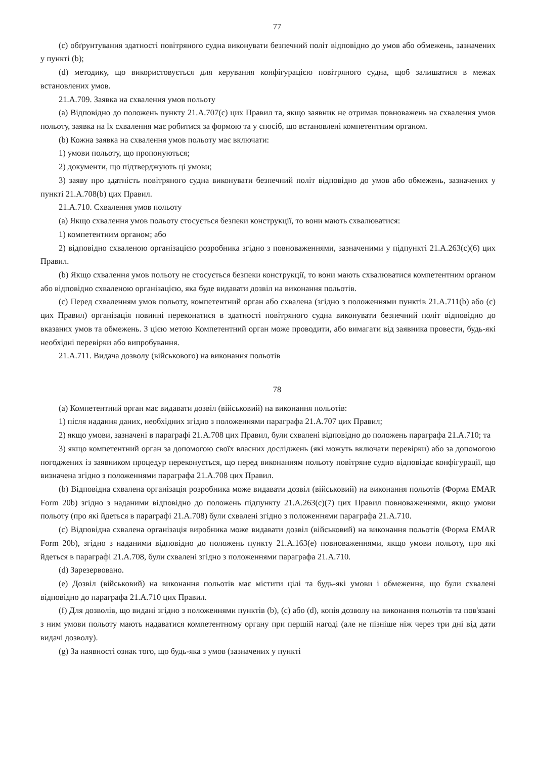77
(c) обґрунтування здатності повітряного судна виконувати безпечний політ відповідно до умов або обмежень, зазначених у пункті (b);
(d) методику, що використовується для керування конфігурацією повітряного судна, щоб залишатися в межах встановлених умов.
21.А.709. Заявка на схвалення умов польоту
(a) Відповідно до положень пункту 21.А.707(с) цих Правил та, якщо заявник не отримав повноважень на схвалення умов польоту, заявка на їх схвалення має робитися за формою та у спосіб, що встановлені компетентним органом.
(b) Кожна заявка на схвалення умов польоту має включати:
1) умови польоту, що пропонуються;
2) документи, що підтверджують ці умови;
3) заяву про здатність повітряного судна виконувати безпечний політ відповідно до умов або обмежень, зазначених у пункті 21.А.708(b) цих Правил.
21.А.710. Схвалення умов польоту
(a) Якщо схвалення умов польоту стосується безпеки конструкції, то вони мають схвалюватися:
1) компетентним органом; або
2) відповідно схваленою організацією розробника згідно з повноваженнями, зазначеними у підпункті 21.А.263(с)(6) цих Правил.
(b) Якщо схвалення умов польоту не стосується безпеки конструкції, то вони мають схвалюватися компетентним органом або відповідно схваленою організацією, яка буде видавати дозвіл на виконання польотів.
(c) Перед схваленням умов польоту, компетентний орган або схвалена (згідно з положеннями пунктів 21.А.711(b) або (с) цих Правил) організація повинні переконатися в здатності повітряного судна виконувати безпечний політ відповідно до вказаних умов та обмежень. З цією метою Компетентний орган може проводити, або вимагати від заявника провести, будь-які необхідні перевірки або випробування.
21.А.711. Видача дозволу (військового) на виконання польотів
78
(a) Компетентний орган має видавати дозвіл (військовий) на виконання польотів:
1) після надання даних, необхідних згідно з положеннями параграфа 21.А.707 цих Правил;
2) якщо умови, зазначені в параграфі 21.А.708 цих Правил, були схвалені відповідно до положень параграфа 21.А.710; та
3) якщо компетентний орган за допомогою своїх власних досліджень (які можуть включати перевірки) або за допомогою погоджених із заявником процедур переконується, що перед виконанням польоту повітряне судно відповідає конфігурації, що визначена згідно з положеннями параграфа 21.А.708 цих Правил.
(b) Відповідна схвалена організація розробника може видавати дозвіл (військовий) на виконання польотів (Форма EMAR Form 20b) згідно з наданими відповідно до положень підпункту 21.А.263(с)(7) цих Правил повноваженнями, якщо умови польоту (про які йдеться в параграфі 21.А.708) були схвалені згідно з положеннями параграфа 21.А.710.
(c) Відповідна схвалена організація виробника може видавати дозвіл (військовий) на виконання польотів (Форма EMAR Form 20b), згідно з наданими відповідно до положень пункту 21.А.163(е) повноваженнями, якщо умови польоту, про які йдеться в параграфі 21.А.708, були схвалені згідно з положеннями параграфа 21.А.710.
(d) Зарезервовано.
(e) Дозвіл (військовий) на виконання польотів має містити цілі та будь-які умови і обмеження, що були схвалені відповідно до параграфа 21.А.710 цих Правил.
(f) Для дозволів, що видані згідно з положеннями пунктів (b), (с) або (d), копія дозволу на виконання польотів та пов'язані з ним умови польоту мають надаватися компетентному органу при першій нагоді (але не пізніше ніж через три дні від дати видачі дозволу).
(g) За наявності ознак того, що будь-яка з умов (зазначених у пункті